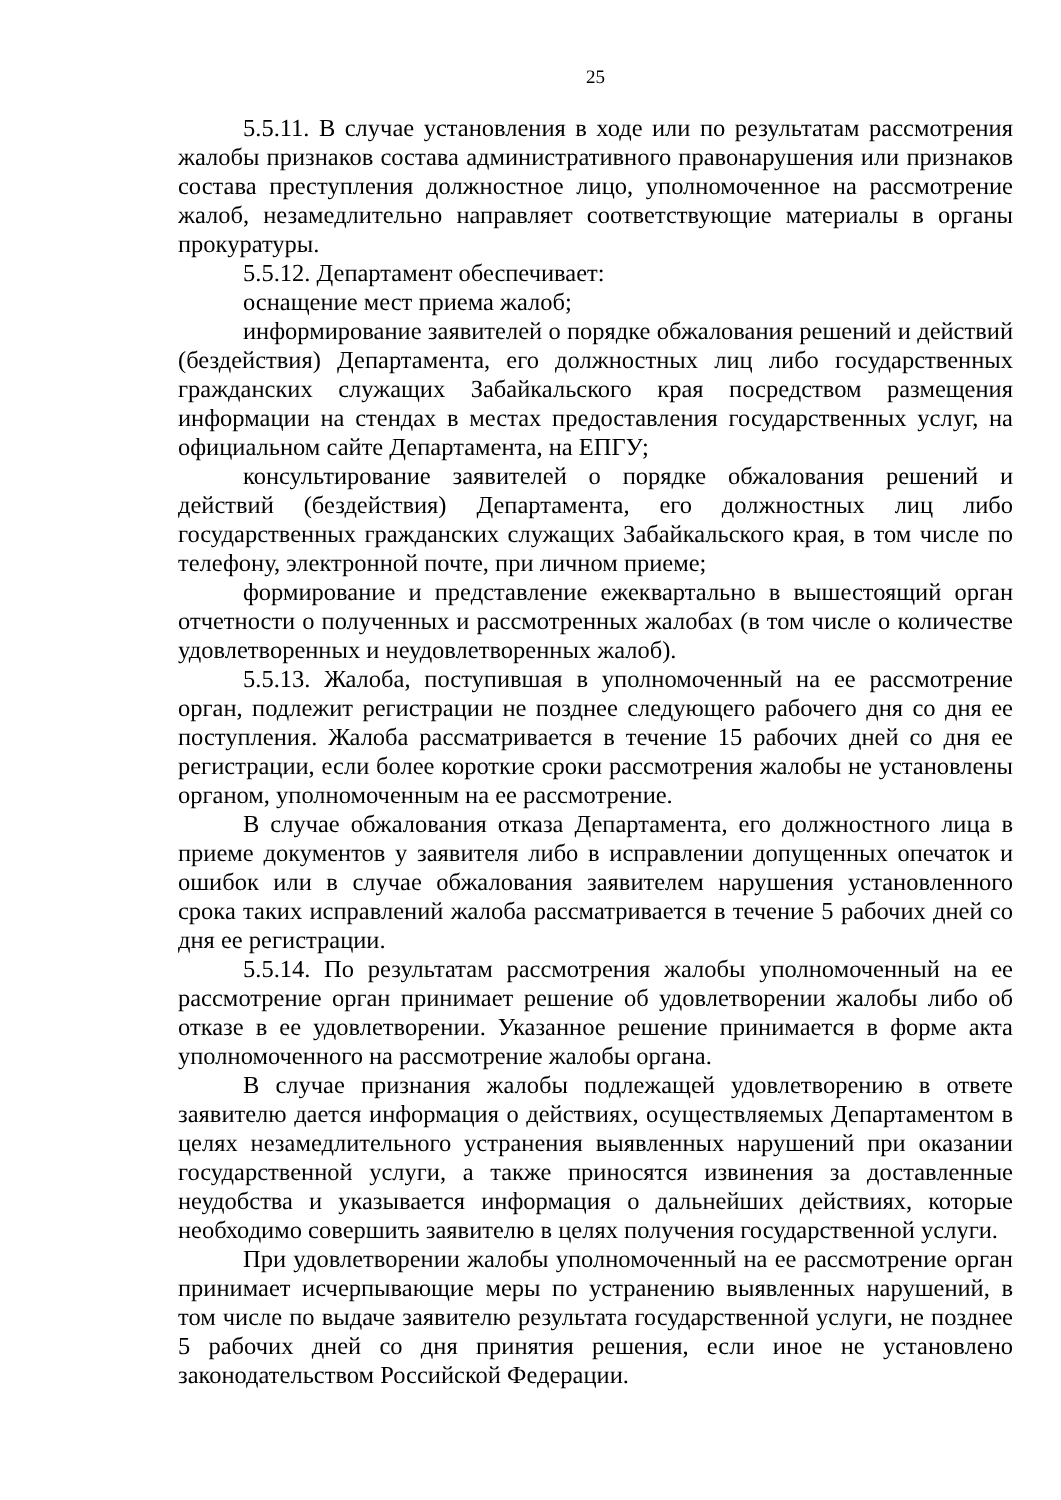25
5.5.11. В случае установления в ходе или по результатам рассмотрения жалобы признаков состава административного правонарушения или признаков состава преступления должностное лицо, уполномоченное на рассмотрение жалоб, незамедлительно направляет соответствующие материалы в органы прокуратуры.
5.5.12. Департамент обеспечивает:
оснащение мест приема жалоб;
информирование заявителей о порядке обжалования решений и действий (бездействия) Департамента, его должностных лиц либо государственных гражданских служащих Забайкальского края посредством размещения информации на стендах в местах предоставления государственных услуг, на официальном сайте Департамента, на ЕПГУ;
консультирование заявителей о порядке обжалования решений и действий (бездействия) Департамента, его должностных лиц либо государственных гражданских служащих Забайкальского края, в том числе по телефону, электронной почте, при личном приеме;
формирование и представление ежеквартально в вышестоящий орган отчетности о полученных и рассмотренных жалобах (в том числе о количестве удовлетворенных и неудовлетворенных жалоб).
5.5.13. Жалоба, поступившая в уполномоченный на ее рассмотрение орган, подлежит регистрации не позднее следующего рабочего дня со дня ее поступления. Жалоба рассматривается в течение 15 рабочих дней со дня ее регистрации, если более короткие сроки рассмотрения жалобы не установлены органом, уполномоченным на ее рассмотрение.
В случае обжалования отказа Департамента, его должностного лица в приеме документов у заявителя либо в исправлении допущенных опечаток и ошибок или в случае обжалования заявителем нарушения установленного срока таких исправлений жалоба рассматривается в течение 5 рабочих дней со дня ее регистрации.
5.5.14. По результатам рассмотрения жалобы уполномоченный на ее рассмотрение орган принимает решение об удовлетворении жалобы либо об отказе в ее удовлетворении. Указанное решение принимается в форме акта уполномоченного на рассмотрение жалобы органа.
В случае признания жалобы подлежащей удовлетворению в ответе заявителю дается информация о действиях, осуществляемых Департаментом в целях незамедлительного устранения выявленных нарушений при оказании государственной услуги, а также приносятся извинения за доставленные неудобства и указывается информация о дальнейших действиях, которые необходимо совершить заявителю в целях получения государственной услуги.
При удовлетворении жалобы уполномоченный на ее рассмотрение орган принимает исчерпывающие меры по устранению выявленных нарушений, в том числе по выдаче заявителю результата государственной услуги, не позднее 5 рабочих дней со дня принятия решения, если иное не установлено законодательством Российской Федерации.